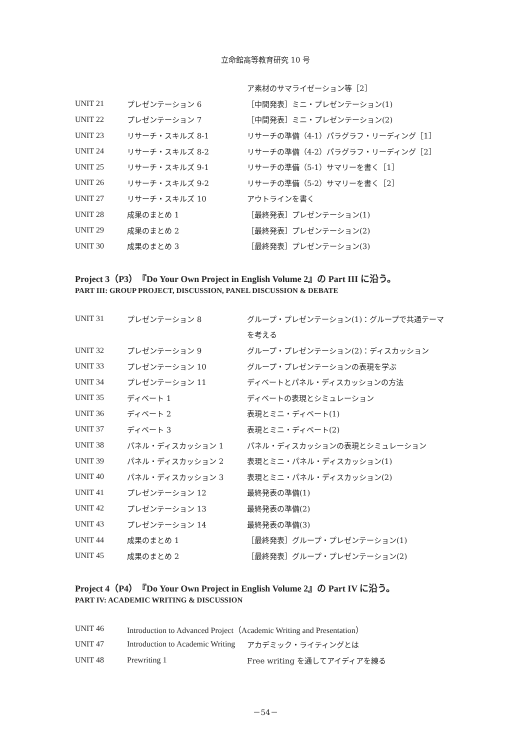立命館高等教育研究 10 号
| | | ア素材のサマライゼーション等［2］ |
| UNIT 21 | プレゼンテーション 6 | ［中間発表］ミニ・プレゼンテーション(1) |
| UNIT 22 | プレゼンテーション 7 | ［中間発表］ミニ・プレゼンテーション(2) |
| UNIT 23 | リサーチ・スキルズ 8-1 | リサーチの準備（4-1）パラグラフ・リーディング［1］ |
| UNIT 24 | リサーチ・スキルズ 8-2 | リサーチの準備（4-2）パラグラフ・リーディング［2］ |
| UNIT 25 | リサーチ・スキルズ 9-1 | リサーチの準備（5-1）サマリーを書く［1］ |
| UNIT 26 | リサーチ・スキルズ 9-2 | リサーチの準備（5-2）サマリーを書く［2］ |
| UNIT 27 | リサーチ・スキルズ 10 | アウトラインを書く |
| UNIT 28 | 成果のまとめ 1 | ［最終発表］プレゼンテーション(1) |
| UNIT 29 | 成果のまとめ 2 | ［最終発表］プレゼンテーション(2) |
| UNIT 30 | 成果のまとめ 3 | ［最終発表］プレゼンテーション(3) |
Project 3（P3）『Do Your Own Project in English Volume 2』の Part III に沿う。
PART III: GROUP PROJECT, DISCUSSION, PANEL DISCUSSION & DEBATE
| UNIT 31 | プレゼンテーション 8 | グループ・プレゼンテーション(1)：グループで共通テーマ |
| | | を考える |
| UNIT 32 | プレゼンテーション 9 | グループ・プレゼンテーション(2)：ディスカッション |
| UNIT 33 | プレゼンテーション 10 | グループ・プレゼンテーションの表現を学ぶ |
| UNIT 34 | プレゼンテーション 11 | ディベートとパネル・ディスカッションの方法 |
| UNIT 35 | ディベート 1 | ディベートの表現とシミュレーション |
| UNIT 36 | ディベート 2 | 表現とミニ・ディベート(1) |
| UNIT 37 | ディベート 3 | 表現とミニ・ディベート(2) |
| UNIT 38 | パネル・ディスカッション 1 | パネル・ディスカッションの表現とシミュレーション |
| UNIT 39 | パネル・ディスカッション 2 | 表現とミニ・パネル・ディスカッション(1) |
| UNIT 40 | パネル・ディスカッション 3 | 表現とミニ・パネル・ディスカッション(2) |
| UNIT 41 | プレゼンテーション 12 | 最終発表の準備(1) |
| UNIT 42 | プレゼンテーション 13 | 最終発表の準備(2) |
| UNIT 43 | プレゼンテーション 14 | 最終発表の準備(3) |
| UNIT 44 | 成果のまとめ 1 | ［最終発表］グループ・プレゼンテーション(1) |
| UNIT 45 | 成果のまとめ 2 | ［最終発表］グループ・プレゼンテーション(2) |
Project 4（P4）『Do Your Own Project in English Volume 2』の Part IV に沿う。
PART IV: ACADEMIC WRITING & DISCUSSION
| UNIT 46 | Introduction to Advanced Project（Academic Writing and Presentation） | |
| UNIT 47 | Introduction to Academic Writing | アカデミック・ライティングとは |
| UNIT 48 | Prewriting 1 | Free writing を通してアイディアを練る |
－54－